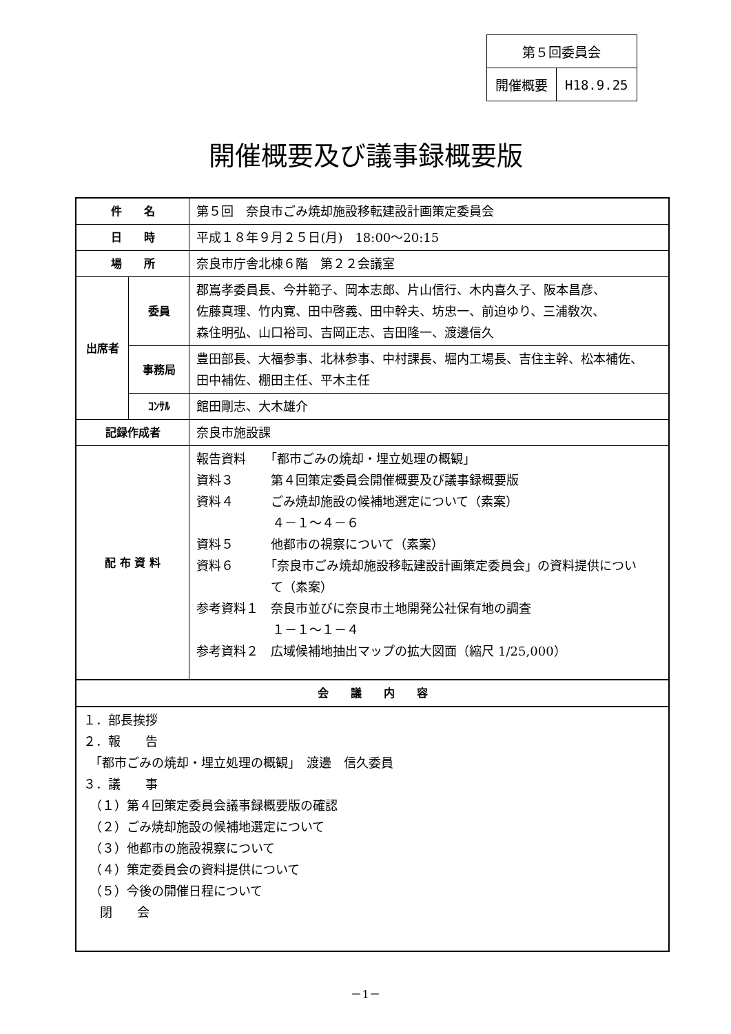| 第５回委員会 | |
| 開催概要 | H18.9.25 |
開催概要及び議事録概要版
| 件 名 | | 第５回 奈良市ごみ焼却施設移転建設計画策定委員会 |
| 日 時 | | 平成１８年９月２５日(月) 18:00～20:15 |
| 場 所 | | 奈良市庁舎北棟６階 第２２会議室 |
| 出席者 | 委員 | 郡嶌孝委員長、今井範子、岡本志郎、片山信行、木内喜久子、阪本昌彦、 佐藤真理、竹内寛、田中啓義、田中幹夫、坊忠一、前迫ゆり、三浦敎次、 森住明弘、山口裕司、吉岡正志、吉田隆一、渡邊信久 |
| | 事務局 | 豊田部長、大福参事、北林参事、中村課長、堀内工場長、吉住主幹、松本補佐、 田中補佐、棚田主任、平木主任 |
| | ｺﾝｻﾙ | 館田剛志、大木雄介 |
| 記録作成者 | | 奈良市施設課 |
| 配 布 資 料 | | 報告資料 「都市ごみの焼却・埋立処理の概観」 資料３ 第４回策定委員会開催概要及び議事録概要版 資料４ ごみ焼却施設の候補地選定について（素案） ４－１～４－６ 資料５ 他都市の視察について（素案） 資料６ 「奈良市ごみ焼却施設移転建設計画策定委員会」の資料提供につい て（素案） 参考資料１ 奈良市並びに奈良市土地開発公社保有地の調査 １－１～１－４ 参考資料２ 広域候補地抽出マップの拡大図面（縮尺 1/25,000） |
| 会 議 内 容 | | |
| １．部長挨拶 ２．報 告 「都市ごみの焼却・埋立処理の概観」 渡邊 信久委員 ３．議 事 （１）第４回策定委員会議事録概要版の確認 （２）ごみ焼却施設の候補地選定について （３）他都市の施設視察について （４）策定委員会の資料提供について （５）今後の開催日程について 閉 会 | | |
－1－